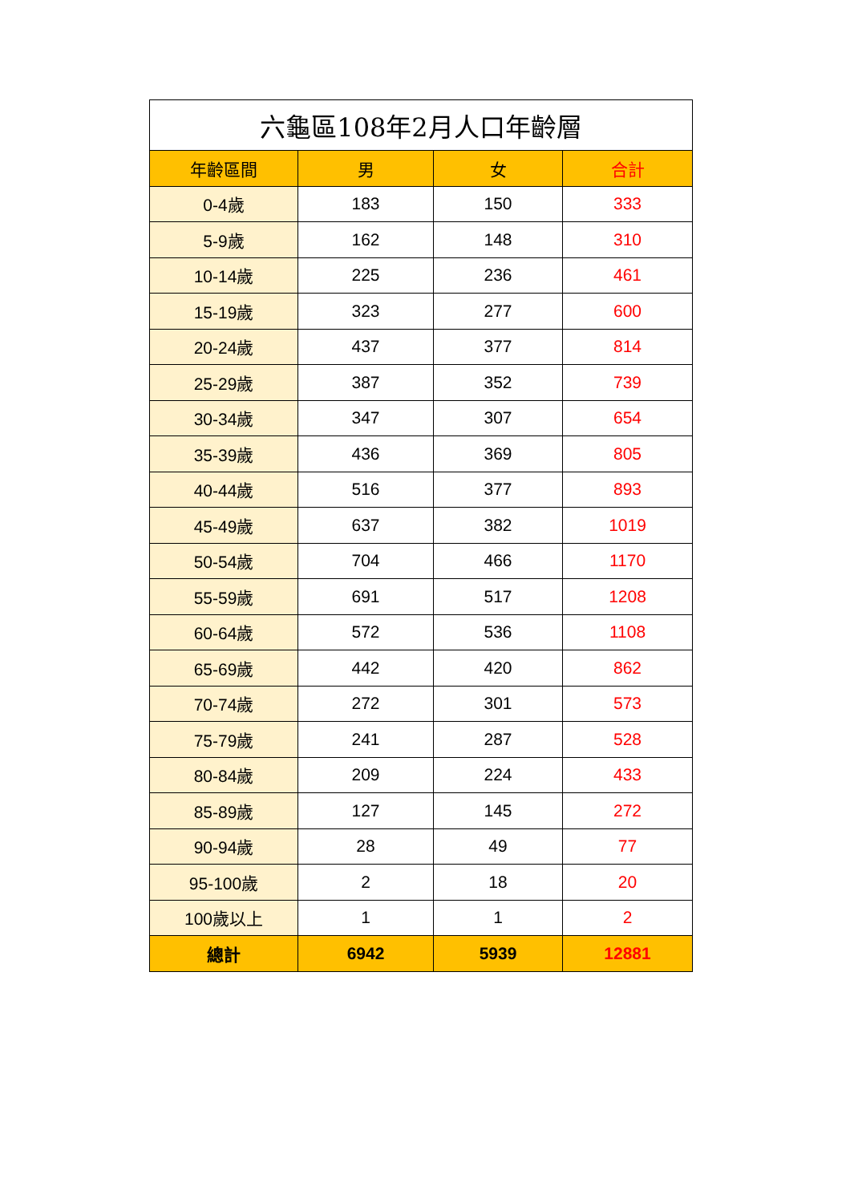| 六龜區108年2月人口年齡層 | | | |
| --- | --- | --- | --- |
| 年齡區間 | 男 | 女 | 合計 |
| 0-4歲 | 183 | 150 | 333 |
| 5-9歲 | 162 | 148 | 310 |
| 10-14歲 | 225 | 236 | 461 |
| 15-19歲 | 323 | 277 | 600 |
| 20-24歲 | 437 | 377 | 814 |
| 25-29歲 | 387 | 352 | 739 |
| 30-34歲 | 347 | 307 | 654 |
| 35-39歲 | 436 | 369 | 805 |
| 40-44歲 | 516 | 377 | 893 |
| 45-49歲 | 637 | 382 | 1019 |
| 50-54歲 | 704 | 466 | 1170 |
| 55-59歲 | 691 | 517 | 1208 |
| 60-64歲 | 572 | 536 | 1108 |
| 65-69歲 | 442 | 420 | 862 |
| 70-74歲 | 272 | 301 | 573 |
| 75-79歲 | 241 | 287 | 528 |
| 80-84歲 | 209 | 224 | 433 |
| 85-89歲 | 127 | 145 | 272 |
| 90-94歲 | 28 | 49 | 77 |
| 95-100歲 | 2 | 18 | 20 |
| 100歲以上 | 1 | 1 | 2 |
| 總計 | 6942 | 5939 | 12881 |